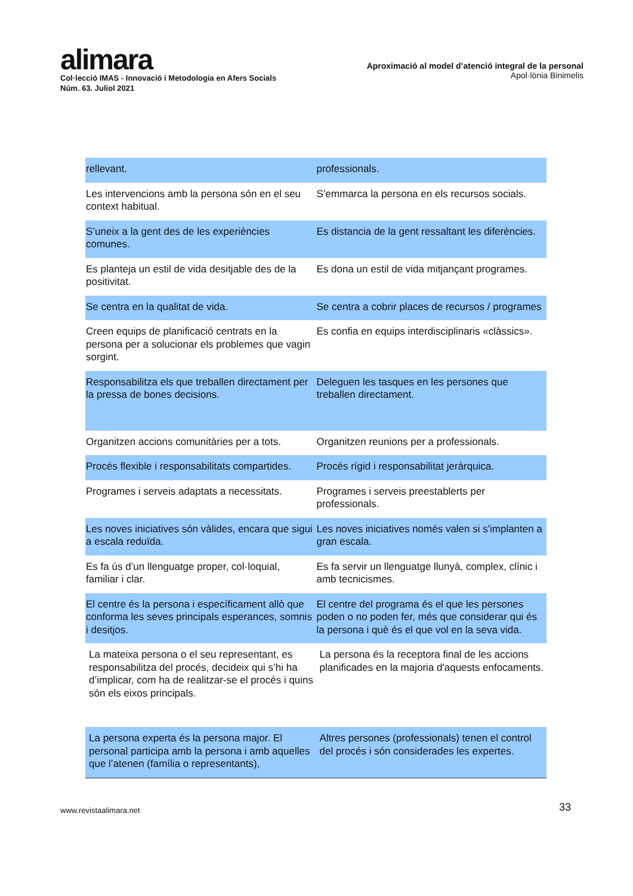alimara
Col·lecció IMAS - Innovació i Metodologia en Afers Socials
Núm. 63. Juliol 2021
Aproximació al model d’atenció integral de la personal
Apol·lònia Binimelis
| rellevant. | professionals. |
| Les intervencions amb la persona són en el seu context habitual. | S’emmarca la persona en els recursos socials. |
| S’uneix a la gent des de les experiències comunes. | Es distancia de la gent ressaltant les diferències. |
| Es planteja un estil de vida desitjable des de la positivitat. | Es dona un estil de vida mitjançant programes. |
| Se centra en la qualitat de vida. | Se centra a cobrir places de recursos / programes |
| Creen equips de planificació centrats en la persona per a solucionar els problemes que vagin sorgint. | Es confia en equips interdisciplinaris «clàssics». |
| Responsabilitza els que treballen directament per la pressa de bones decisions. | Deleguen les tasques en les persones que treballen directament. |
| Organitzen accions comunitàries per a tots. | Organitzen reunions per a professionals. |
| Procés flexible i responsabilitats compartides. | Procés rígid i responsabilitat jeràrquica. |
| Programes i serveis adaptats a necessitats. | Programes i serveis preestablerts per professionals. |
| Les noves iniciatives són vàlides, encara que sigui a escala reduïda. | Les noves iniciatives només valen si s'implanten a gran escala. |
| Es fa ús d’un llenguatge proper, col·loquial, familiar i clar. | Es fa servir un llenguatge llunyà, complex, clínic i amb tecnicismes. |
| El centre és la persona i específicament allò que conforma les seves principals esperances, somnis i desitjos. | El centre del programa és el que les persones poden o no poden fer, més que considerar qui és la persona i què és el que vol en la seva vida. |
| La mateixa persona o el seu representant, es responsabilitza del procés, decideix qui s’hi ha d’implicar, com ha de realitzar-se el procés i quins són els eixos principals. | La persona és la receptora final de les accions planificades en la majoria d'aquests enfocaments. |
| La persona experta és la persona major. El personal participa amb la persona i amb aquelles que l’atenen (família o representants), | Altres persones (professionals) tenen el control del procés i són considerades les expertes. |
www.revistaalimara.net 33